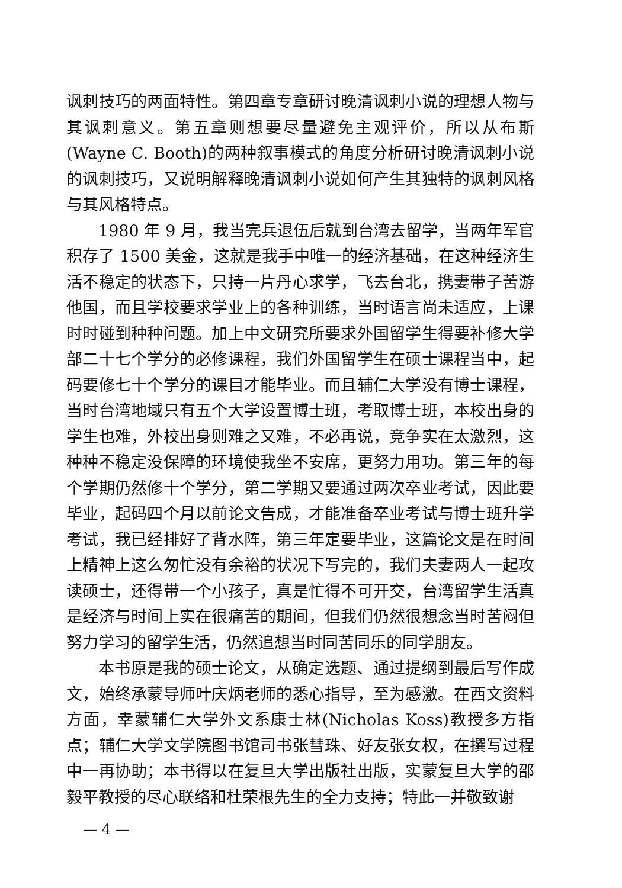讽刺技巧的两面特性。第四章专章研讨晚清讽刺小说的理想人物与其讽刺意义。第五章则想要尽量避免主观评价，所以从布斯(Wayne C. Booth)的两种叙事模式的角度分析研讨晚清讽刺小说的讽刺技巧，又说明解释晚清讽刺小说如何产生其独特的讽刺风格与其风格特点。
1980 年 9 月，我当完兵退伍后就到台湾去留学，当两年军官积存了 1500 美金，这就是我手中唯一的经济基础，在这种经济生活不稳定的状态下，只持一片丹心求学，飞去台北，携妻带子苦游他国，而且学校要求学业上的各种训练，当时语言尚未适应，上课时时碰到种种问题。加上中文研究所要求外国留学生得要补修大学部二十七个学分的必修课程，我们外国留学生在硕士课程当中，起码要修七十个学分的课目才能毕业。而且辅仁大学没有博士课程，当时台湾地域只有五个大学设置博士班，考取博士班，本校出身的学生也难，外校出身则难之又难，不必再说，竞争实在太激烈，这种种不稳定没保障的环境使我坐不安席，更努力用功。第三年的每个学期仍然修十个学分，第二学期又要通过两次卒业考试，因此要毕业，起码四个月以前论文告成，才能准备卒业考试与博士班升学考试，我已经排好了背水阵，第三年定要毕业，这篇论文是在时间上精神上这么匆忙没有余裕的状况下写完的，我们夫妻两人一起攻读硕士，还得带一个小孩子，真是忙得不可开交，台湾留学生活真是经济与时间上实在很痛苦的期间，但我们仍然很想念当时苦闷但努力学习的留学生活，仍然追想当时同苦同乐的同学朋友。
本书原是我的硕士论文，从确定选题、通过提纲到最后写作成文，始终承蒙导师叶庆炳老师的悉心指导，至为感激。在西文资料方面，幸蒙辅仁大学外文系康士林(Nicholas Koss)教授多方指点；辅仁大学文学院图书馆司书张彗珠、好友张女权，在撰写过程中一再协助；本书得以在复旦大学出版社出版，实蒙复旦大学的邵毅平教授的尽心联络和杜荣根先生的全力支持；特此一并敬致谢
— 4 —